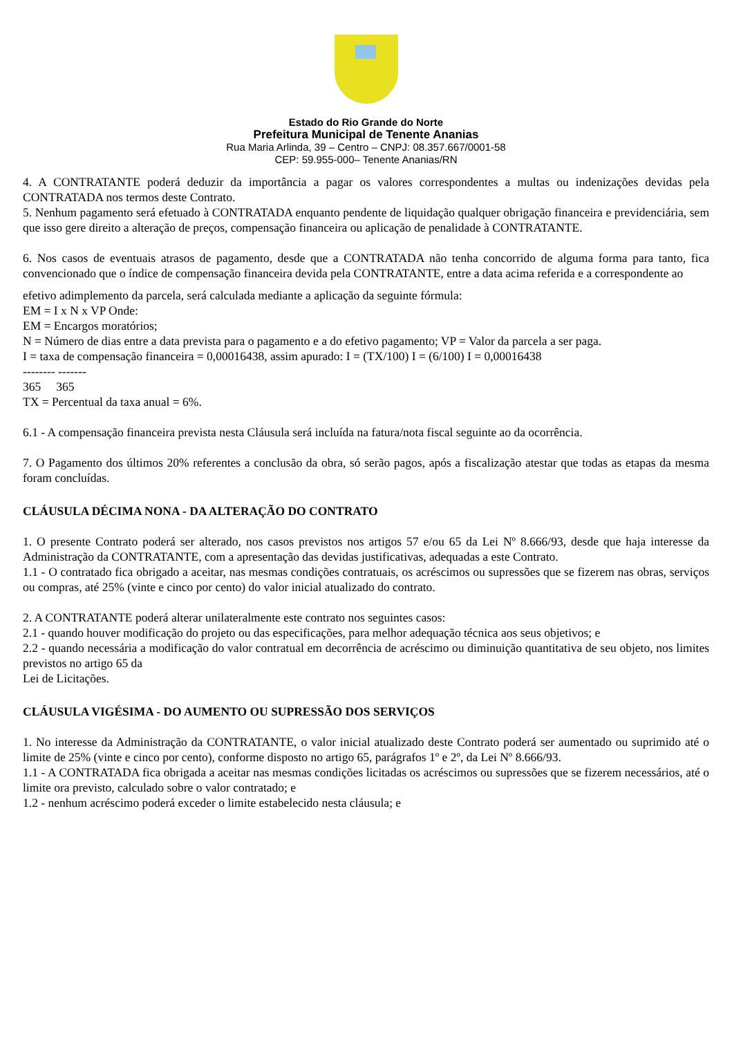Estado do Rio Grande do Norte
Prefeitura Municipal de Tenente Ananias
Rua Maria Arlinda, 39 – Centro – CNPJ: 08.357.667/0001-58
CEP: 59.955-000– Tenente Ananias/RN
4. A CONTRATANTE poderá deduzir da importância a pagar os valores correspondentes a multas ou indenizações devidas pela CONTRATADA nos termos deste Contrato.
5. Nenhum pagamento será efetuado à CONTRATADA enquanto pendente de liquidação qualquer obrigação financeira e previdenciária, sem que isso gere direito a alteração de preços, compensação financeira ou aplicação de penalidade à CONTRATANTE.
6. Nos casos de eventuais atrasos de pagamento, desde que a CONTRATADA não tenha concorrido de alguma forma para tanto, fica convencionado que o índice de compensação financeira devida pela CONTRATANTE, entre a data acima referida e a correspondente ao
efetivo adimplemento da parcela, será calculada mediante a aplicação da seguinte fórmula:
EM = I x N x VP Onde:
EM = Encargos moratórios;
N = Número de dias entre a data prevista para o pagamento e a do efetivo pagamento; VP = Valor da parcela a ser paga.
I = taxa de compensação financeira = 0,00016438, assim apurado: I = (TX/100) I = (6/100) I = 0,00016438
-------- -------
365 365
TX = Percentual da taxa anual = 6%.
6.1 - A compensação financeira prevista nesta Cláusula será incluída na fatura/nota fiscal seguinte ao da ocorrência.
7. O Pagamento dos últimos 20% referentes a conclusão da obra, só serão pagos, após a fiscalização atestar que todas as etapas da mesma foram concluídas.
CLÁUSULA DÉCIMA NONA - DA ALTERAÇÃO DO CONTRATO
1. O presente Contrato poderá ser alterado, nos casos previstos nos artigos 57 e/ou 65 da Lei Nº 8.666/93, desde que haja interesse da Administração da CONTRATANTE, com a apresentação das devidas justificativas, adequadas a este Contrato.
1.1 - O contratado fica obrigado a aceitar, nas mesmas condições contratuais, os acréscimos ou supressões que se fizerem nas obras, serviços ou compras, até 25% (vinte e cinco por cento) do valor inicial atualizado do contrato.
2. A CONTRATANTE poderá alterar unilateralmente este contrato nos seguintes casos:
2.1 - quando houver modificação do projeto ou das especificações, para melhor adequação técnica aos seus objetivos; e
2.2 - quando necessária a modificação do valor contratual em decorrência de acréscimo ou diminuição quantitativa de seu objeto, nos limites previstos no artigo 65 da
Lei de Licitações.
CLÁUSULA VIGÉSIMA - DO AUMENTO OU SUPRESSÃO DOS SERVIÇOS
1. No interesse da Administração da CONTRATANTE, o valor inicial atualizado deste Contrato poderá ser aumentado ou suprimido até o limite de 25% (vinte e cinco por cento), conforme disposto no artigo 65, parágrafos 1º e 2º, da Lei Nº 8.666/93.
1.1 - A CONTRATADA fica obrigada a aceitar nas mesmas condições licitadas os acréscimos ou supressões que se fizerem necessários, até o limite ora previsto, calculado sobre o valor contratado; e
1.2 - nenhum acréscimo poderá exceder o limite estabelecido nesta cláusula; e